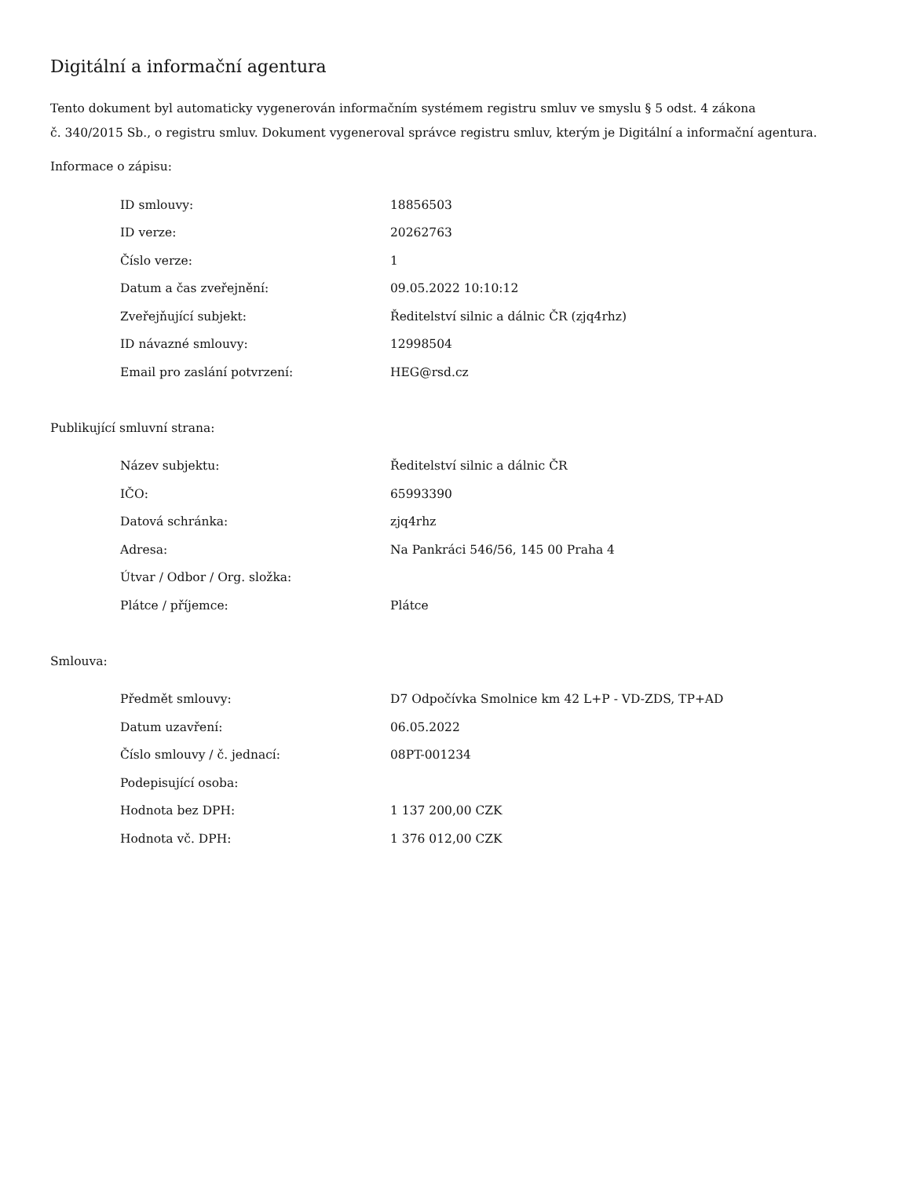Digitální a informační agentura
Tento dokument byl automaticky vygenerován informačním systémem registru smluv ve smyslu § 5 odst. 4 zákona
č. 340/2015 Sb., o registru smluv. Dokument vygeneroval správce registru smluv, kterým je Digitální a informační agentura.
Informace o zápisu:
| ID smlouvy: | 18856503 |
| ID verze: | 20262763 |
| Číslo verze: | 1 |
| Datum a čas zveřejnění: | 09.05.2022 10:10:12 |
| Zveřejňující subjekt: | Ředitelství silnic a dálnic ČR (zjq4rhz) |
| ID návazné smlouvy: | 12998504 |
| Email pro zaslání potvrzení: | HEG@rsd.cz |
Publikující smluvní strana:
| Název subjektu: | Ředitelství silnic a dálnic ČR |
| IČO: | 65993390 |
| Datová schránka: | zjq4rhz |
| Adresa: | Na Pankráci 546/56, 145 00 Praha 4 |
| Útvar / Odbor / Org. složka: | |
| Plátce / příjemce: | Plátce |
Smlouva:
| Předmět smlouvy: | D7 Odpočívka Smolnice km 42 L+P - VD-ZDS, TP+AD |
| Datum uzavření: | 06.05.2022 |
| Číslo smlouvy / č. jednací: | 08PT-001234 |
| Podepisující osoba: | |
| Hodnota bez DPH: | 1 137 200,00 CZK |
| Hodnota vč. DPH: | 1 376 012,00 CZK |